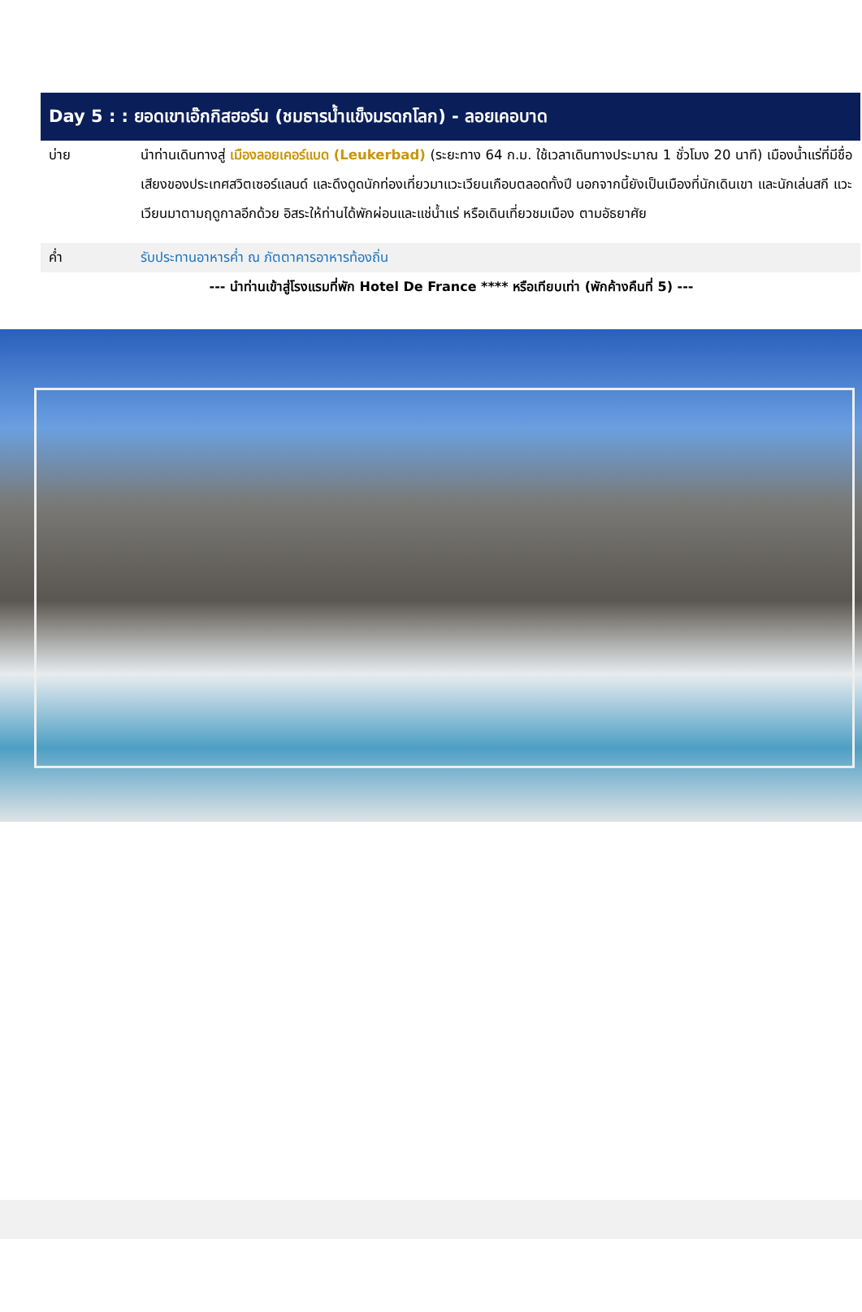Day 5 : : ยอดเขาเอ๊กกิสฮอร์น (ชมธารน้ำแข็งมรดกโลก) - ลอยเคอบาด
บ่าย นำท่านเดินทางสู่ เมืองลอยเคอร์แบด (Leukerbad) (ระยะทาง 64 ก.ม. ใช้เวลาเดินทางประมาณ 1 ชั่วโมง 20 นาที) เมืองน้ำแร่ที่มีชื่อเสียงของประเทศสวิตเซอร์แลนด์ และดึงดูดนักท่องเที่ยวมาแวะเวียนเกือบตลอดทั้งปี นอกจากนี้ยังเป็นเมืองที่นักเดินเขา และนักเล่นสกี แวะเวียนมาตามฤดูกาลอีกด้วย อิสระให้ท่านได้พักผ่อนและแช่น้ำแร่ หรือเดินเที่ยวชมเมือง ตามอัธยาศัย
ค่ำ รับประทานอาหารค่ำ ณ ภัตตาคารอาหารท้องถิ่น
--- นำท่านเข้าสู่โรงแรมที่พัก Hotel De France **** หรือเทียบเท่า (พักค้างคืนที่ 5) ---